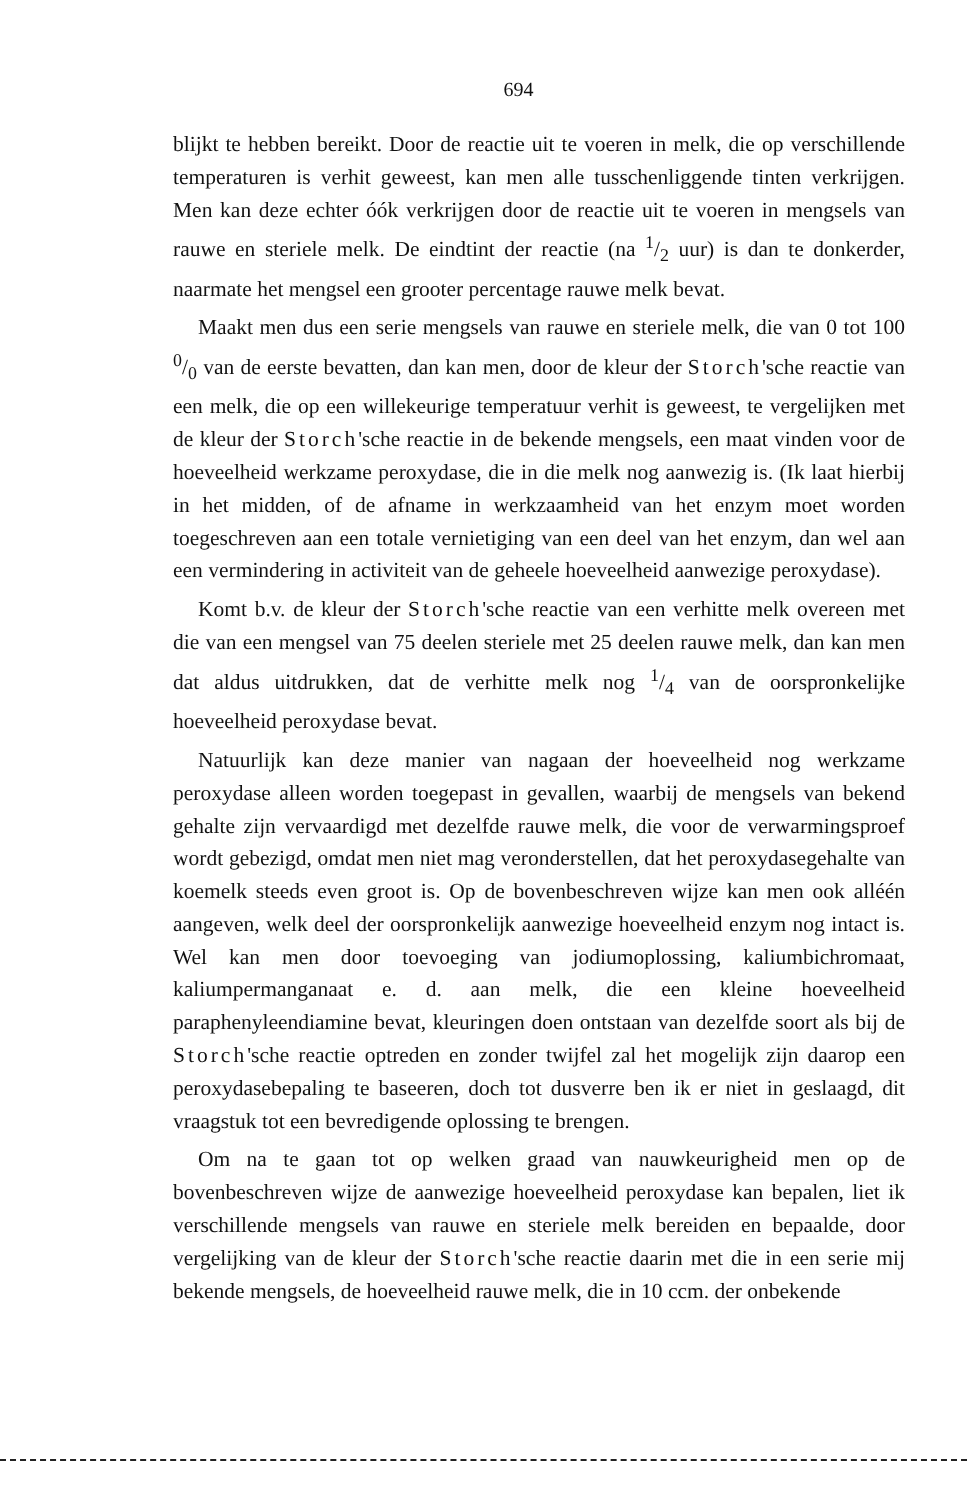694
blijkt te hebben bereikt. Door de reactie uit te voeren in melk, die op verschillende temperaturen is verhit geweest, kan men alle tusschenliggende tinten verkrijgen. Men kan deze echter óók verkrijgen door de reactie uit te voeren in mengsels van rauwe en steriele melk. De eindtint der reactie (na 1/2 uur) is dan te donkerder, naarmate het mengsel een grooter percentage rauwe melk bevat.
Maakt men dus een serie mengsels van rauwe en steriele melk, die van 0 tot 100 0/0 van de eerste bevatten, dan kan men, door de kleur der Storch'sche reactie van een melk, die op een willekeurige temperatuur verhit is geweest, te vergelijken met de kleur der Storch'sche reactie in de bekende mengsels, een maat vinden voor de hoeveelheid werkzame peroxydase, die in die melk nog aanwezig is. (Ik laat hierbij in het midden, of de afname in werkzaamheid van het enzym moet worden toegeschreven aan een totale vernietiging van een deel van het enzym, dan wel aan een vermindering in activiteit van de geheele hoeveelheid aanwezige peroxydase).
Komt b.v. de kleur der Storch'sche reactie van een verhitte melk overeen met die van een mengsel van 75 deelen steriele met 25 deelen rauwe melk, dan kan men dat aldus uitdrukken, dat de verhitte melk nog 1/4 van de oorspronkelijke hoeveelheid peroxydase bevat.
Natuurlijk kan deze manier van nagaan der hoeveelheid nog werkzame peroxydase alleen worden toegepast in gevallen, waarbij de mengsels van bekend gehalte zijn vervaardigd met dezelfde rauwe melk, die voor de verwarmingsproef wordt gebezigd, omdat men niet mag veronderstellen, dat het peroxydasegehalte van koemelk steeds even groot is. Op de bovenbeschreven wijze kan men ook alléén aangeven, welk deel der oorspronkelijk aanwezige hoeveelheid enzym nog intact is. Wel kan men door toevoeging van jodiumoplossing, kaliumbichromaat, kaliumpermanganaat e. d. aan melk, die een kleine hoeveelheid paraphenyleendiamine bevat, kleuringen doen ontstaan van dezelfde soort als bij de Storch'sche reactie optreden en zonder twijfel zal het mogelijk zijn daarop een peroxydasebepaling te baseeren, doch tot dusverre ben ik er niet in geslaagd, dit vraagstuk tot een bevredigende oplossing te brengen.
Om na te gaan tot op welken graad van nauwkeurigheid men op de bovenbeschreven wijze de aanwezige hoeveelheid peroxydase kan bepalen, liet ik verschillende mengsels van rauwe en steriele melk bereiden en bepaalde, door vergelijking van de kleur der Storch'sche reactie daarin met die in een serie mij bekende mengsels, de hoeveelheid rauwe melk, die in 10 ccm. der onbekende